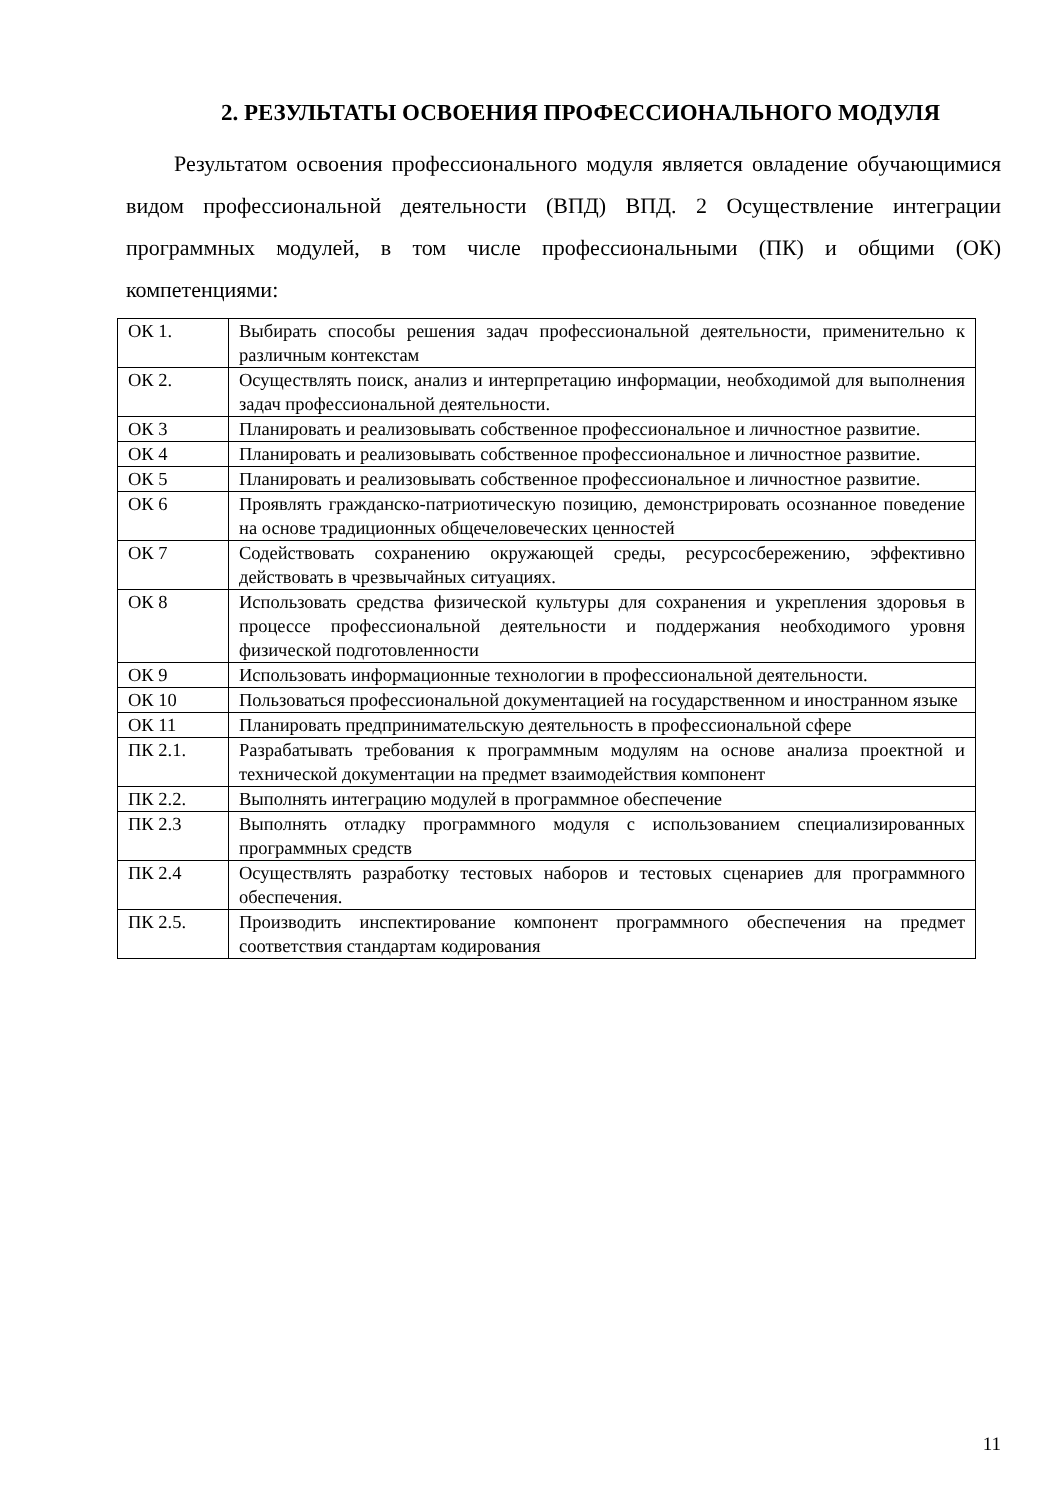2. РЕЗУЛЬТАТЫ ОСВОЕНИЯ ПРОФЕССИОНАЛЬНОГО МОДУЛЯ
Результатом освоения профессионального модуля является овладение обучающимися видом профессиональной деятельности (ВПД) ВПД. 2 Осуществление интеграции программных модулей, в том числе профессиональными (ПК) и общими (ОК) компетенциями:
| ОК 1. | Выбирать способы решения задач профессиональной деятельности, применительно к различным контекстам |
| ОК 2. | Осуществлять поиск, анализ и интерпретацию информации, необходимой для выполнения задач профессиональной деятельности. |
| ОК 3 | Планировать и реализовывать собственное профессиональное и личностное развитие. |
| ОК 4 | Планировать и реализовывать собственное профессиональное и личностное развитие. |
| ОК 5 | Планировать и реализовывать собственное профессиональное и личностное развитие. |
| ОК 6 | Проявлять гражданско-патриотическую позицию, демонстрировать осознанное поведение на основе традиционных общечеловеческих ценностей |
| ОК 7 | Содействовать сохранению окружающей среды, ресурсосбережению, эффективно действовать в чрезвычайных ситуациях. |
| ОК 8 | Использовать средства физической культуры для сохранения и укрепления здоровья в процессе профессиональной деятельности и поддержания необходимого уровня физической подготовленности |
| ОК 9 | Использовать информационные технологии в профессиональной деятельности. |
| ОК 10 | Пользоваться профессиональной документацией на государственном и иностранном языке |
| ОК 11 | Планировать предпринимательскую деятельность в профессиональной сфере |
| ПК 2.1. | Разрабатывать требования к программным модулям на основе анализа проектной и технической документации на предмет взаимодействия компонент |
| ПК 2.2. | Выполнять интеграцию модулей в программное обеспечение |
| ПК 2.3 | Выполнять отладку программного модуля с использованием специализированных программных средств |
| ПК 2.4 | Осуществлять разработку тестовых наборов и тестовых сценариев для программного обеспечения. |
| ПК 2.5. | Производить инспектирование компонент программного обеспечения на предмет соответствия стандартам кодирования |
11